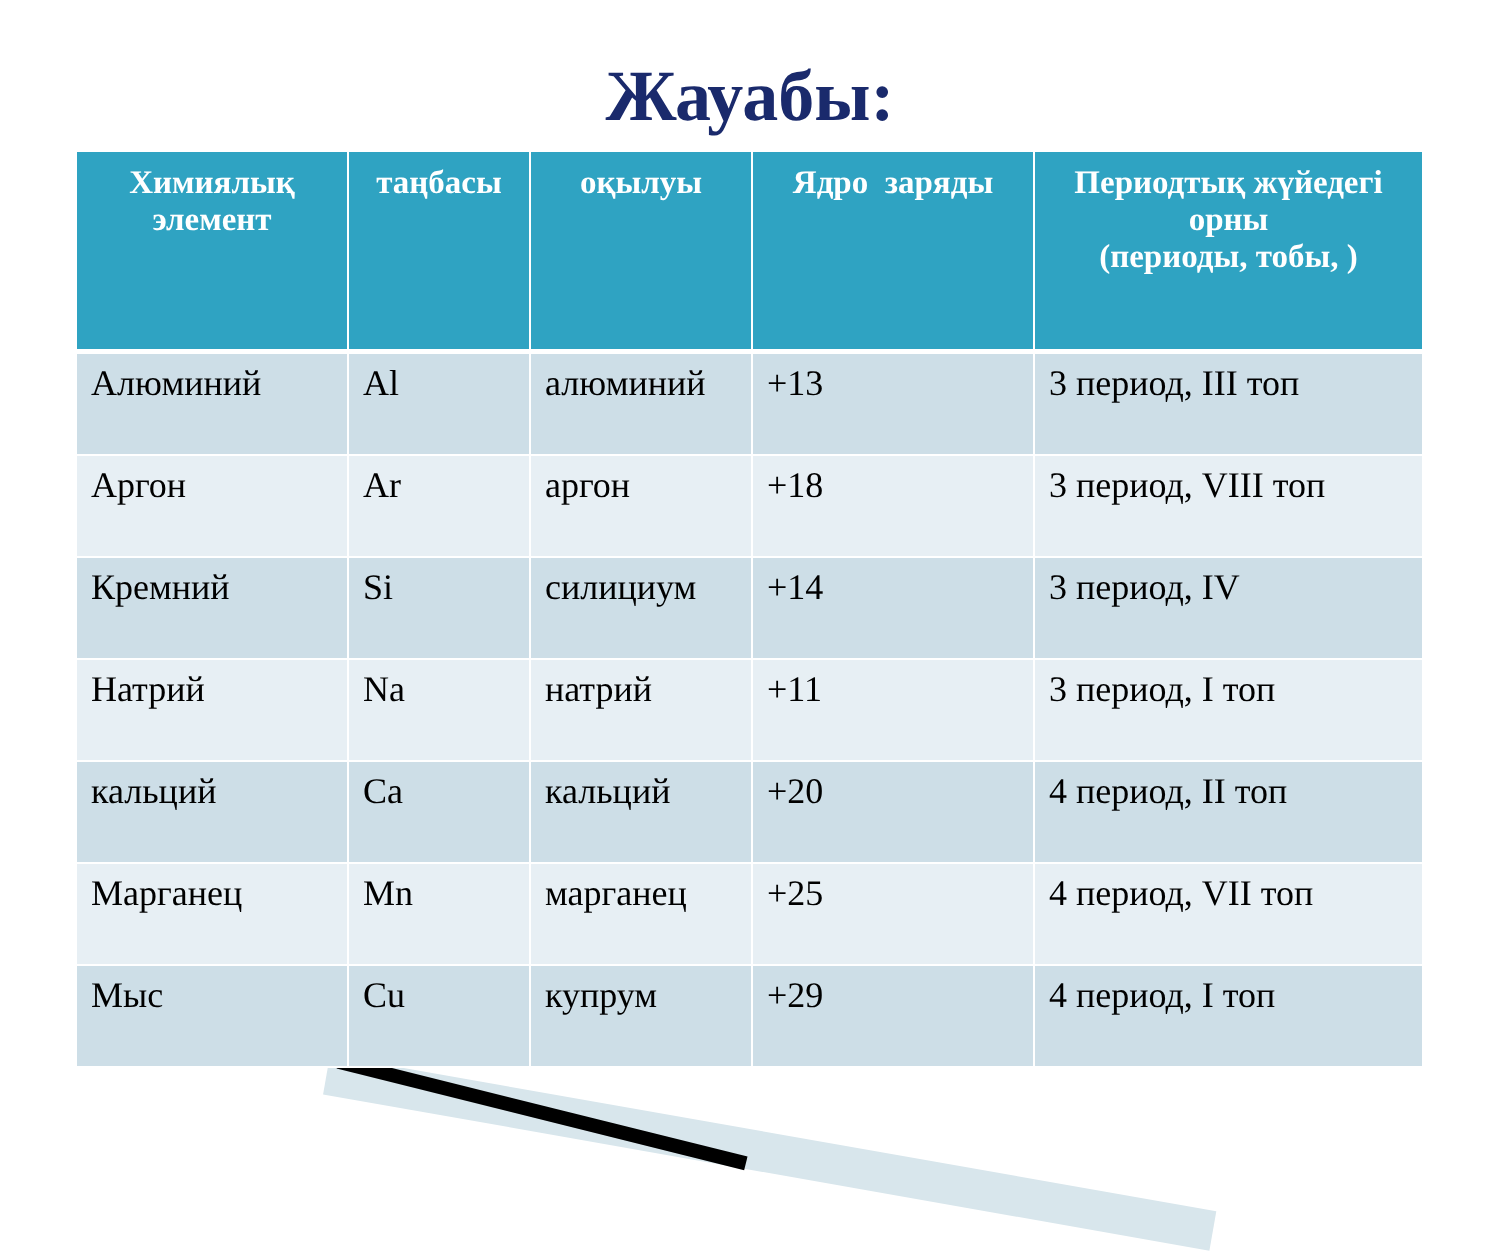Жауабы:
| Химиялық элемент | таңбасы | оқылуы | Ядро заряды | Периодтық жүйедегі орны (периоды, тобы, ) |
| --- | --- | --- | --- | --- |
| Алюминий | Al | алюминий | +13 | 3 период, III топ |
| Аргон | Ar | аргон | +18 | 3 период, VIII топ |
| Кремний | Si | силициум | +14 | 3 период, IV |
| Натрий | Na | натрий | +11 | 3 период, I топ |
| кальций | Ca | кальций | +20 | 4 период, II топ |
| Марганец | Mn | марганец | +25 | 4 период, VII топ |
| Мыс | Cu | купрум | +29 | 4 период, I топ |